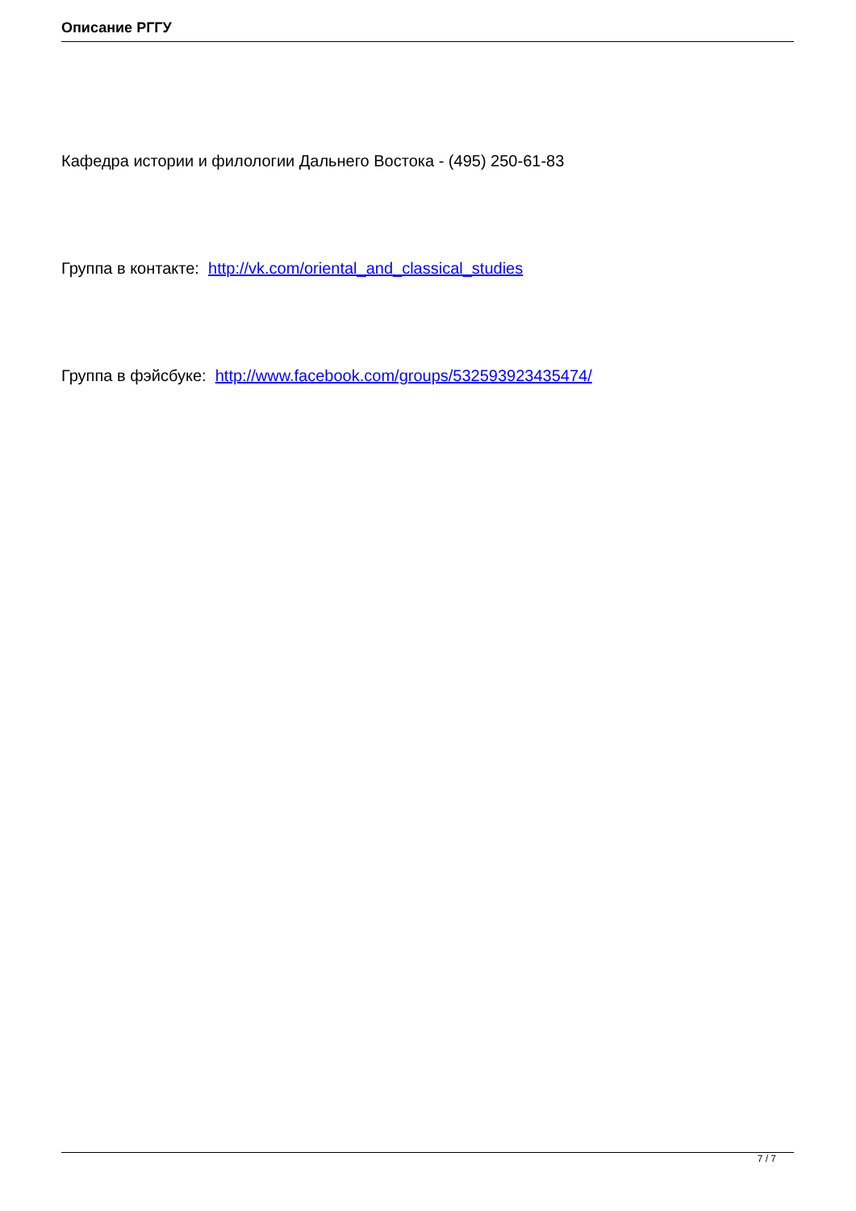Описание РГГУ
Кафедра истории и филологии Дальнего Востока - (495) 250-61-83
Группа в контакте: http://vk.com/oriental_and_classical_studies
Группа в фэйсбуке: http://www.facebook.com/groups/532593923435474/
7 / 7